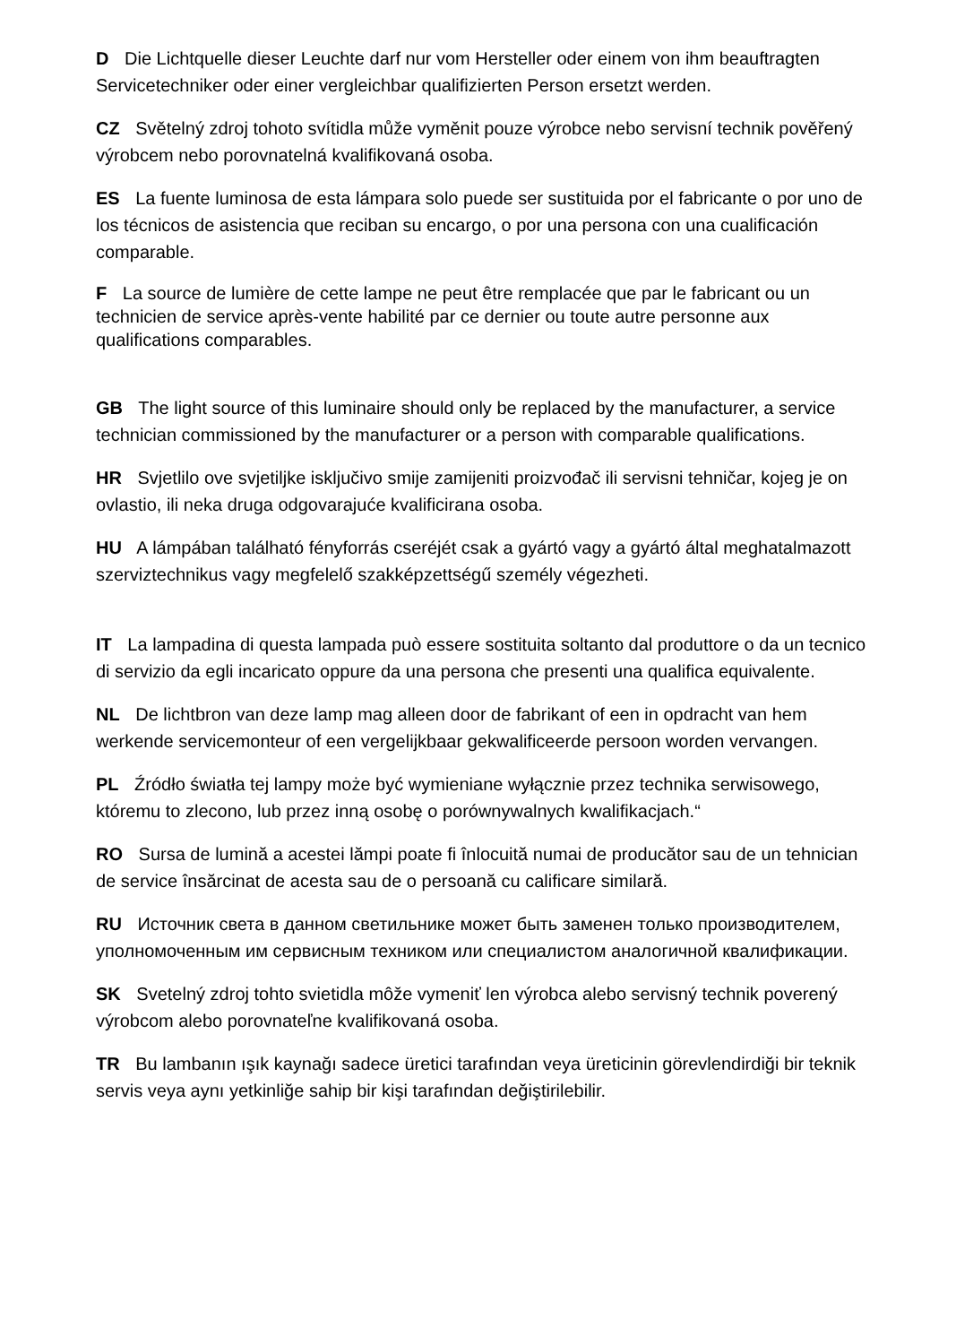D Die Lichtquelle dieser Leuchte darf nur vom Hersteller oder einem von ihm beauftragten Servicetechniker oder einer vergleichbar qualifizierten Person ersetzt werden.
CZ Světelný zdroj tohoto svítidla může vyměnit pouze výrobce nebo servisní technik pověřený výrobcem nebo porovnatelná kvalifikovaná osoba.
ES La fuente luminosa de esta lámpara solo puede ser sustituida por el fabricante o por uno de los técnicos de asistencia que reciban su encargo, o por una persona con una cualificación comparable.
F La source de lumière de cette lampe ne peut être remplacée que par le fabricant ou un technicien de service après-vente habilité par ce dernier ou toute autre personne aux qualifications comparables.
GB The light source of this luminaire should only be replaced by the manufacturer, a service technician commissioned by the manufacturer or a person with comparable qualifications.
HR Svjetlilo ove svjetiljke isključivo smije zamijeniti proizvođač ili servisni tehničar, kojeg je on ovlastio, ili neka druga odgovarajuće kvalificirana osoba.
HU A lámpában található fényforrás cseréjét csak a gyártó vagy a gyártó által meghatalmazott szerviztechnikus vagy megfelelő szakképzettségű személy végezheti.
IT La lampadina di questa lampada può essere sostituita soltanto dal produttore o da un tecnico di servizio da egli incaricato oppure da una persona che presenti una qualifica equivalente.
NL De lichtbron van deze lamp mag alleen door de fabrikant of een in opdracht van hem werkende servicemonteur of een vergelijkbaar gekwalificeerde persoon worden vervangen.
PL Źródło światła tej lampy może być wymieniane wyłącznie przez technika serwisowego, któremu to zlecono, lub przez inną osobę o porównywalnych kwalifikacjach.“
RO Sursa de lumină a acestei lămpi poate fi înlocuită numai de producător sau de un tehnician de service însărcinat de acesta sau de o persoană cu calificare similară.
RU Источник света в данном светильнике может быть заменен только производителем, уполномоченным им сервисным техником или специалистом аналогичной квалификации.
SK Svetelný zdroj tohto svietidla môže vymeniť len výrobca alebo servisný technik poverený výrobcom alebo porovnateľne kvalifikovaná osoba.
TR Bu lambanın ışık kaynağı sadece üretici tarafından veya üreticinin görevlendirdiği bir teknik servis veya aynı yetkinliğe sahip bir kişi tarafından değiştirilebilir.